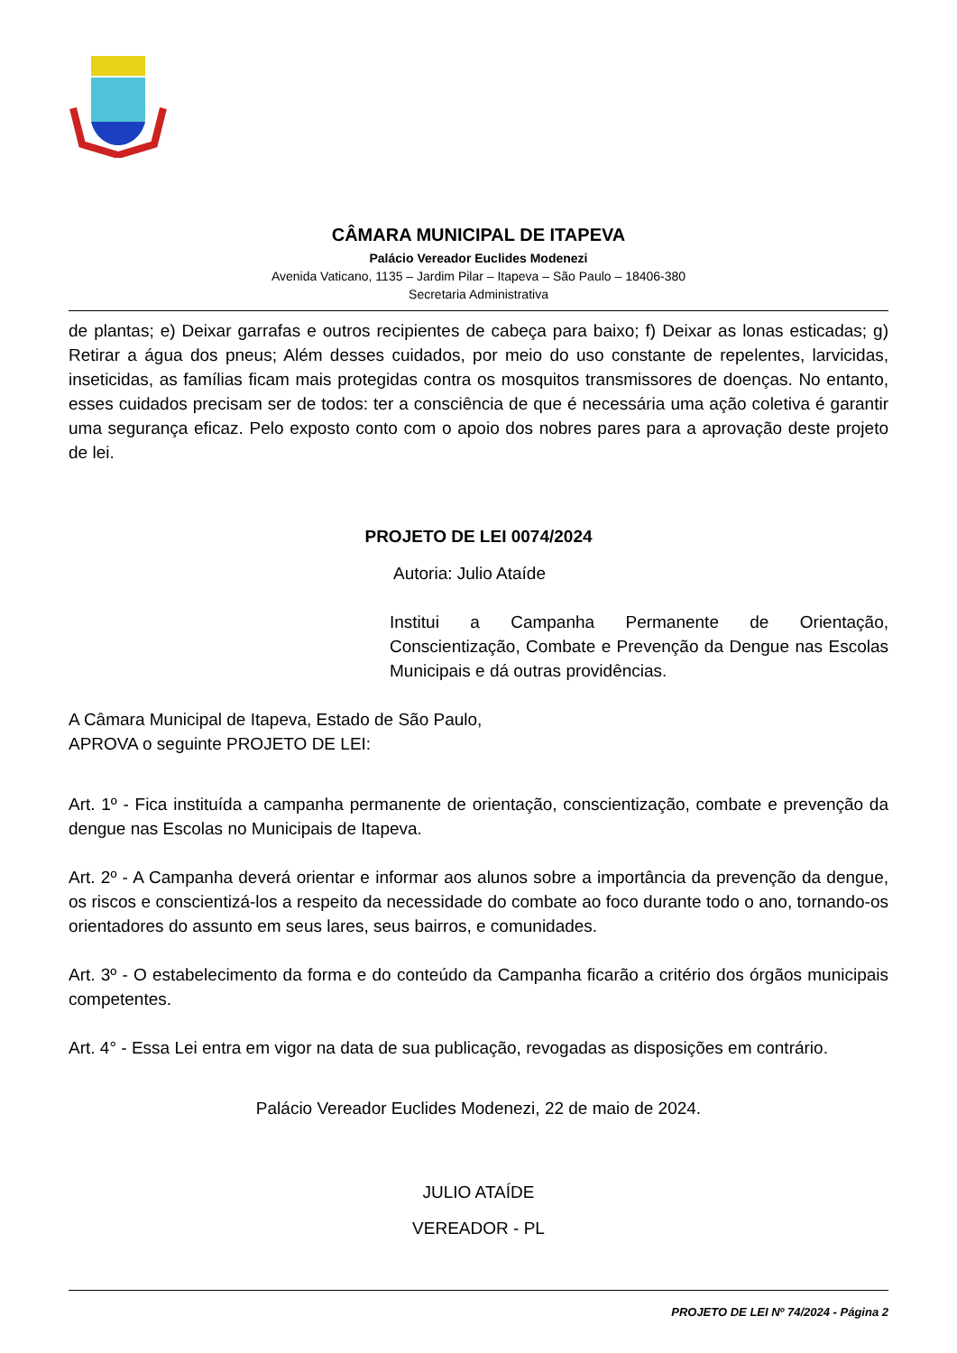CÂMARA MUNICIPAL DE ITAPEVA
Palácio Vereador Euclides Modenezi
Avenida Vaticano, 1135 – Jardim Pilar – Itapeva – São Paulo – 18406-380
Secretaria Administrativa
de plantas; e) Deixar garrafas e outros recipientes de cabeça para baixo; f) Deixar as lonas esticadas; g) Retirar a água dos pneus; Além desses cuidados, por meio do uso constante de repelentes, larvicidas, inseticidas, as famílias ficam mais protegidas contra os mosquitos transmissores de doenças. No entanto, esses cuidados precisam ser de todos: ter a consciência de que é necessária uma ação coletiva é garantir uma segurança eficaz. Pelo exposto conto com o apoio dos nobres pares para a aprovação deste projeto de lei.
PROJETO DE LEI 0074/2024
Autoria: Julio Ataíde
Institui a Campanha Permanente de Orientação, Conscientização, Combate e Prevenção da Dengue nas Escolas Municipais e dá outras providências.
A Câmara Municipal de Itapeva, Estado de São Paulo, APROVA o seguinte PROJETO DE LEI:
Art. 1º - Fica instituída a campanha permanente de orientação, conscientização, combate e prevenção da dengue nas Escolas no Municipais de Itapeva.
Art. 2º - A Campanha deverá orientar e informar aos alunos sobre a importância da prevenção da dengue, os riscos e conscientizá-los a respeito da necessidade do combate ao foco durante todo o ano, tornando-os orientadores do assunto em seus lares, seus bairros, e comunidades.
Art. 3º - O estabelecimento da forma e do conteúdo da Campanha ficarão a critério dos órgãos municipais competentes.
Art. 4° - Essa Lei entra em vigor na data de sua publicação, revogadas as disposições em contrário.
Palácio Vereador Euclides Modenezi, 22 de maio de 2024.
JULIO ATAÍDE
VEREADOR - PL
PROJETO DE LEI Nº 74/2024 - Página 2